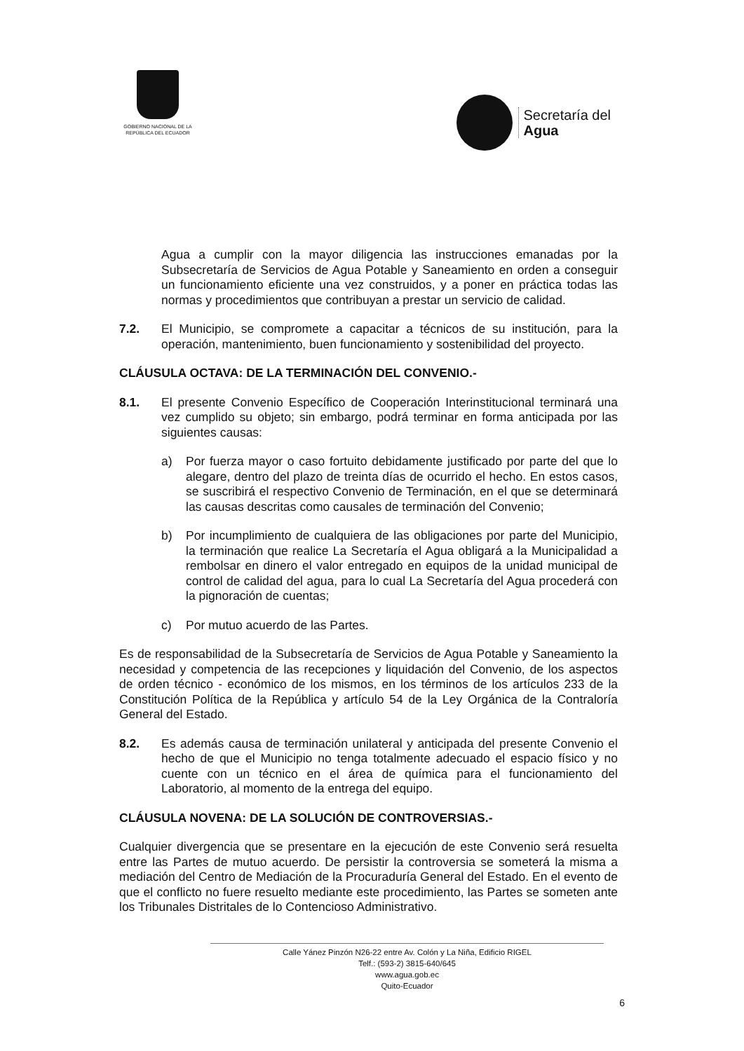GOBIERNO NACIONAL DE LA
REPÚBLICA DEL ECUADOR
Secretaría del
Agua
Agua a cumplir con la mayor diligencia las instrucciones emanadas por la Subsecretaría de Servicios de Agua Potable y Saneamiento en orden a conseguir un funcionamiento eficiente una vez construidos, y a poner en práctica todas las normas y procedimientos que contribuyan a prestar un servicio de calidad.
7.2. El Municipio, se compromete a capacitar a técnicos de su institución, para la operación, mantenimiento, buen funcionamiento y sostenibilidad del proyecto.
CLÁUSULA OCTAVA: DE LA TERMINACIÓN DEL CONVENIO.-
8.1. El presente Convenio Específico de Cooperación Interinstitucional terminará una vez cumplido su objeto; sin embargo, podrá terminar en forma anticipada por las siguientes causas:
a) Por fuerza mayor o caso fortuito debidamente justificado por parte del que lo alegare, dentro del plazo de treinta días de ocurrido el hecho. En estos casos, se suscribirá el respectivo Convenio de Terminación, en el que se determinará las causas descritas como causales de terminación del Convenio;
b) Por incumplimiento de cualquiera de las obligaciones por parte del Municipio, la terminación que realice La Secretaría el Agua obligará a la Municipalidad a rembolsar en dinero el valor entregado en equipos de la unidad municipal de control de calidad del agua, para lo cual La Secretaría del Agua procederá con la pignoración de cuentas;
c) Por mutuo acuerdo de las Partes.
Es de responsabilidad de la Subsecretaría de Servicios de Agua Potable y Saneamiento la necesidad y competencia de las recepciones y liquidación del Convenio, de los aspectos de orden técnico - económico de los mismos, en los términos de los artículos 233 de la Constitución Política de la República y artículo 54 de la Ley Orgánica de la Contraloría General del Estado.
8.2. Es además causa de terminación unilateral y anticipada del presente Convenio el hecho de que el Municipio no tenga totalmente adecuado el espacio físico y no cuente con un técnico en el área de química para el funcionamiento del Laboratorio, al momento de la entrega del equipo.
CLÁUSULA NOVENA: DE LA SOLUCIÓN DE CONTROVERSIAS.-
Cualquier divergencia que se presentare en la ejecución de este Convenio será resuelta entre las Partes de mutuo acuerdo. De persistir la controversia se someterá la misma a mediación del Centro de Mediación de la Procuraduría General del Estado. En el evento de que el conflicto no fuere resuelto mediante este procedimiento, las Partes se someten ante los Tribunales Distritales de lo Contencioso Administrativo.
Calle Yánez Pinzón N26-22 entre Av. Colón y La Niña, Edificio RIGEL
Telf.: (593-2) 3815-640/645
www.agua.gob.ec
Quito-Ecuador
6